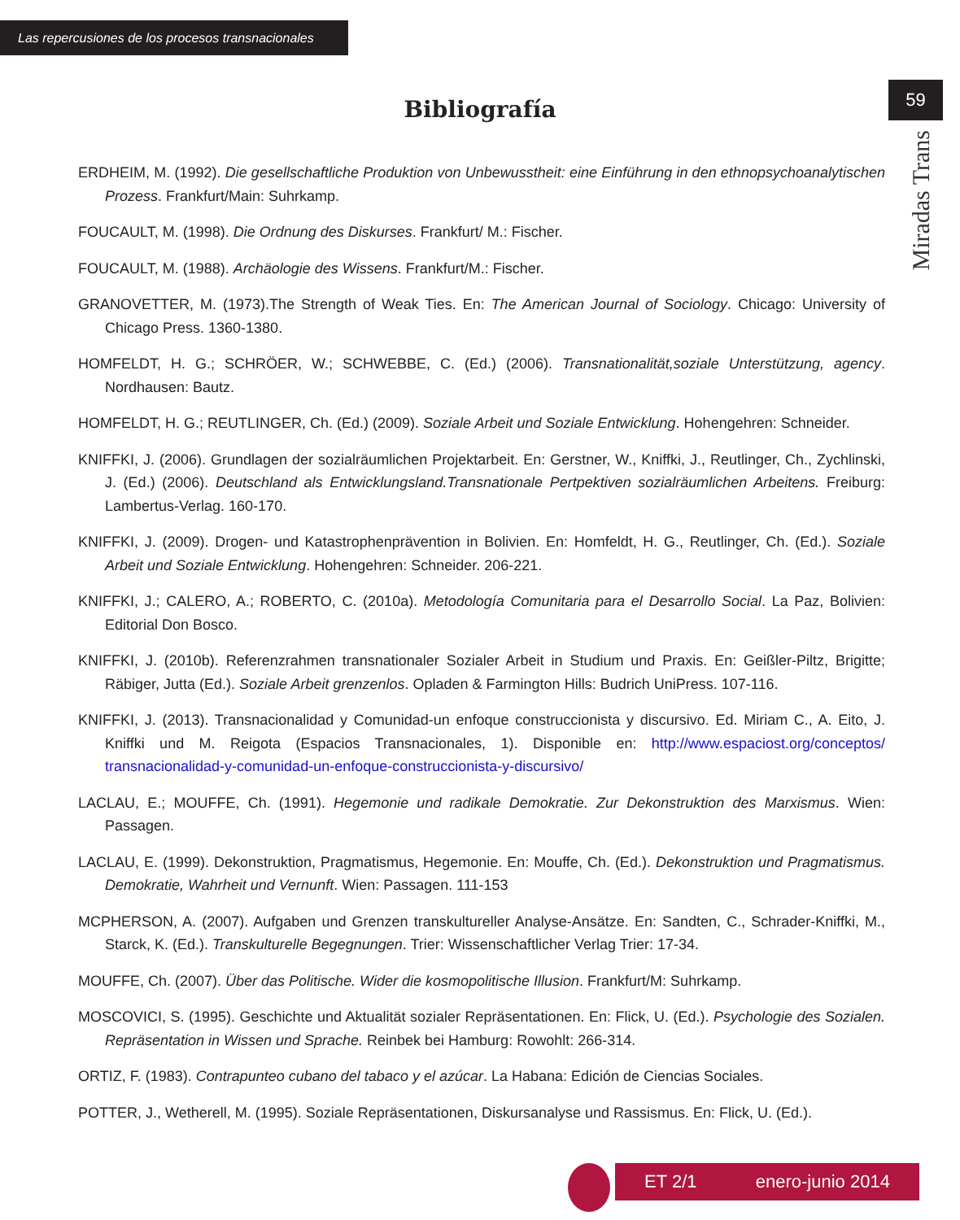Las repercusiones de los procesos transnacionales
59
Miradas Trans
Bibliografía
ERDHEIM, M. (1992). Die gesellschaftliche Produktion von Unbewusstheit: eine Einführung in den ethnopsychoanalytischen Prozess. Frankfurt/Main: Suhrkamp.
FOUCAULT, M. (1998). Die Ordnung des Diskurses. Frankfurt/ M.: Fischer.
FOUCAULT, M. (1988). Archäologie des Wissens. Frankfurt/M.: Fischer.
GRANOVETTER, M. (1973).The Strength of Weak Ties. En: The American Journal of Sociology. Chicago: University of Chicago Press. 1360-1380.
HOMFELDT, H. G.; SCHRÖER, W.; SCHWEBBE, C. (Ed.) (2006). Transnationalität,soziale Unterstützung, agency. Nordhausen: Bautz.
HOMFELDT, H. G.; REUTLINGER, Ch. (Ed.) (2009). Soziale Arbeit und Soziale Entwicklung. Hohengehren: Schneider.
KNIFFKI, J. (2006). Grundlagen der sozialräumlichen Projektarbeit. En: Gerstner, W., Kniffki, J., Reutlinger, Ch., Zychlinski, J. (Ed.) (2006). Deutschland als Entwicklungsland.Transnationale Pertpektiven sozialräumlichen Arbeitens. Freiburg: Lambertus-Verlag. 160-170.
KNIFFKI, J. (2009). Drogen- und Katastrophenprävention in Bolivien. En: Homfeldt, H. G., Reutlinger, Ch. (Ed.). Soziale Arbeit und Soziale Entwicklung. Hohengehren: Schneider. 206-221.
KNIFFKI, J.; CALERO, A.; ROBERTO, C. (2010a). Metodología Comunitaria para el Desarrollo Social. La Paz, Bolivien: Editorial Don Bosco.
KNIFFKI, J. (2010b). Referenzrahmen transnationaler Sozialer Arbeit in Studium und Praxis. En: Geißler-Piltz, Brigitte; Räbiger, Jutta (Ed.). Soziale Arbeit grenzenlos. Opladen & Farmington Hills: Budrich UniPress. 107-116.
KNIFFKI, J. (2013). Transnacionalidad y Comunidad-un enfoque construccionista y discursivo. Ed. Miriam C., A. Eito, J. Kniffki und M. Reigota (Espacios Transnacionales, 1). Disponible en: http://www.espaciost.org/conceptos/ transnacionalidad-y-comunidad-un-enfoque-construccionista-y-discursivo/
LACLAU, E.; MOUFFE, Ch. (1991). Hegemonie und radikale Demokratie. Zur Dekonstruktion des Marxismus. Wien: Passagen.
LACLAU, E. (1999). Dekonstruktion, Pragmatismus, Hegemonie. En: Mouffe, Ch. (Ed.). Dekonstruktion und Pragmatismus. Demokratie, Wahrheit und Vernunft. Wien: Passagen. 111-153
MCPHERSON, A. (2007). Aufgaben und Grenzen transkultureller Analyse-Ansätze. En: Sandten, C., Schrader-Kniffki, M., Starck, K. (Ed.). Transkulturelle Begegnungen. Trier: Wissenschaftlicher Verlag Trier: 17-34.
MOUFFE, Ch. (2007). Über das Politische. Wider die kosmopolitische Illusion. Frankfurt/M: Suhrkamp.
MOSCOVICI, S. (1995). Geschichte und Aktualität sozialer Repräsentationen. En: Flick, U. (Ed.). Psychologie des Sozialen. Repräsentation in Wissen und Sprache. Reinbek bei Hamburg: Rowohlt: 266-314.
ORTIZ, F. (1983). Contrapunteo cubano del tabaco y el azúcar. La Habana: Edición de Ciencias Sociales.
POTTER, J., Wetherell, M. (1995). Soziale Repräsentationen, Diskursanalyse und Rassismus. En: Flick, U. (Ed.).
ET 2/1 enero-junio 2014